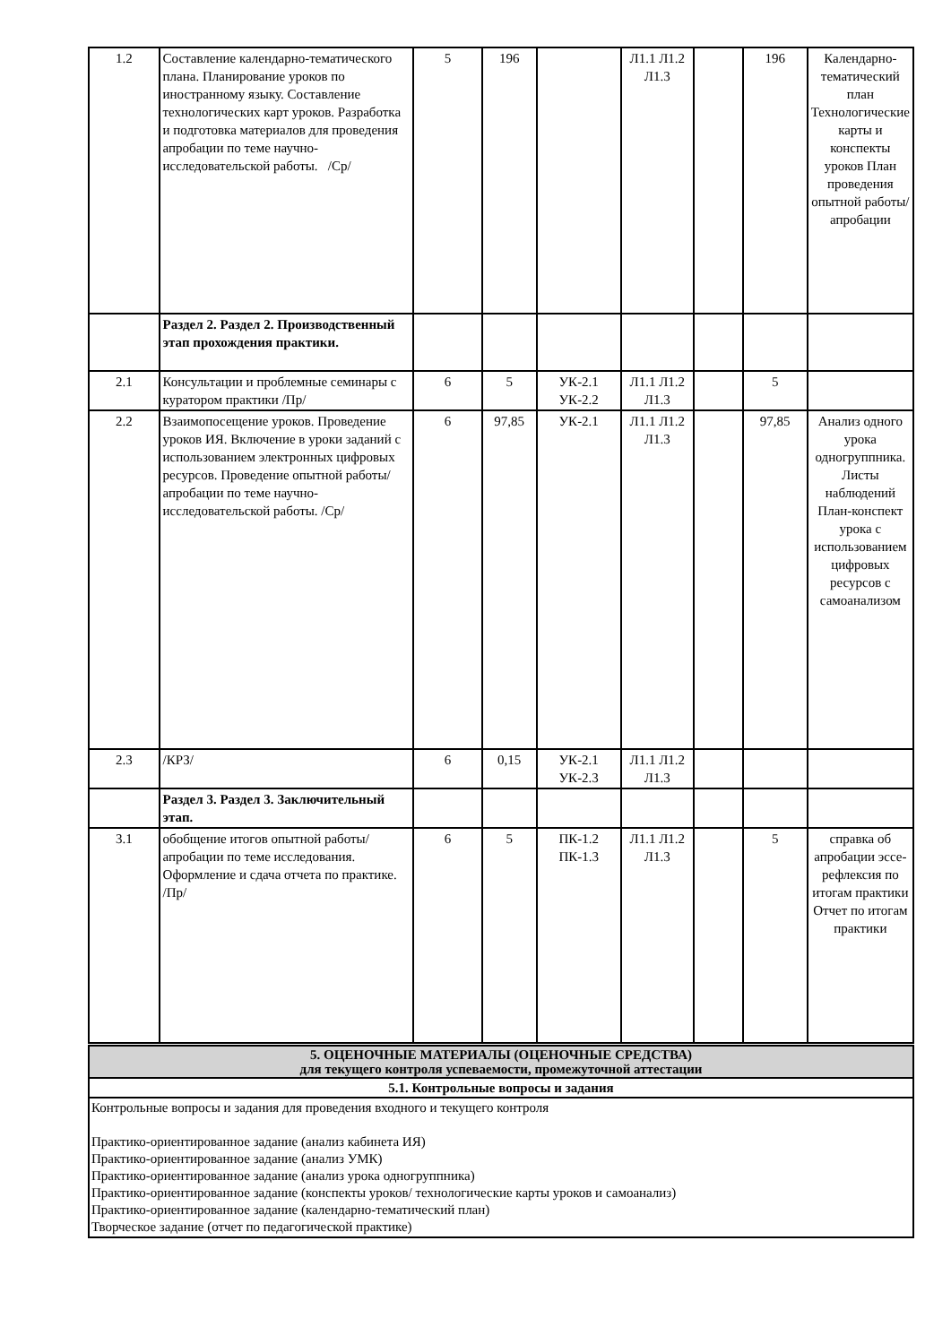| 1.2 | Составление календарно-тематического плана. Планирование уроков по иностранному языку. Составление технологических карт уроков. Разработка и подготовка материалов для проведения апробации по теме научно-исследовательской работы. /Ср/ | 5 | 196 | | Л1.1 Л1.2 Л1.3 | | 196 | Календарно-тематический план Технологические карты и конспекты уроков План проведения опытной работы/апробации |
| | Раздел 2. Раздел 2. Производственный этап прохождения практики. | | | | | | | |
| 2.1 | Консультации и проблемные семинары с куратором практики /Пр/ | 6 | 5 | УК-2.1 УК-2.2 | Л1.1 Л1.2 Л1.3 | | 5 | |
| 2.2 | Взаимопосещение уроков. Проведение уроков ИЯ. Включение в уроки заданий с использованием электронных цифровых ресурсов. Проведение опытной работы/апробации по теме научно- исследовательской работы. /Ср/ | 6 | 97,85 | УК-2.1 | Л1.1 Л1.2 Л1.3 | | 97,85 | Анализ одного урока одногруппника. Листы наблюдений План-конспект урока с использованием цифровых ресурсов с самоанализом |
| 2.3 | /КРЗ/ | 6 | 0,15 | УК-2.1 УК-2.3 | Л1.1 Л1.2 Л1.3 | | | |
| | Раздел 3. Раздел 3. Заключительный этап. | | | | | | | |
| 3.1 | обобщение итогов опытной работы/апробации по теме исследования. Оформление и сдача отчета по практике. /Пр/ | 6 | 5 | ПК-1.2 ПК-1.3 | Л1.1 Л1.2 Л1.3 | | 5 | справка об апробации эссе-рефлексия по итогам практики Отчет по итогам практики |
| 5. ОЦЕНОЧНЫЕ МАТЕРИАЛЫ (ОЦЕНОЧНЫЕ СРЕДСТВА) для текущего контроля успеваемости, промежуточной аттестации |
| 5.1. Контрольные вопросы и задания |
| Контрольные вопросы и задания для проведения входного и текущего контроля Практико-ориентированное задание (анализ кабинета ИЯ) Практико-ориентированное задание (анализ УМК) Практико-ориентированное задание (анализ урока одногруппника) Практико-ориентированное задание (конспекты уроков/ технологические карты уроков и самоанализ) Практико-ориентированное задание (календарно-тематический план) Творческое задание (отчет по педагогической практике) |